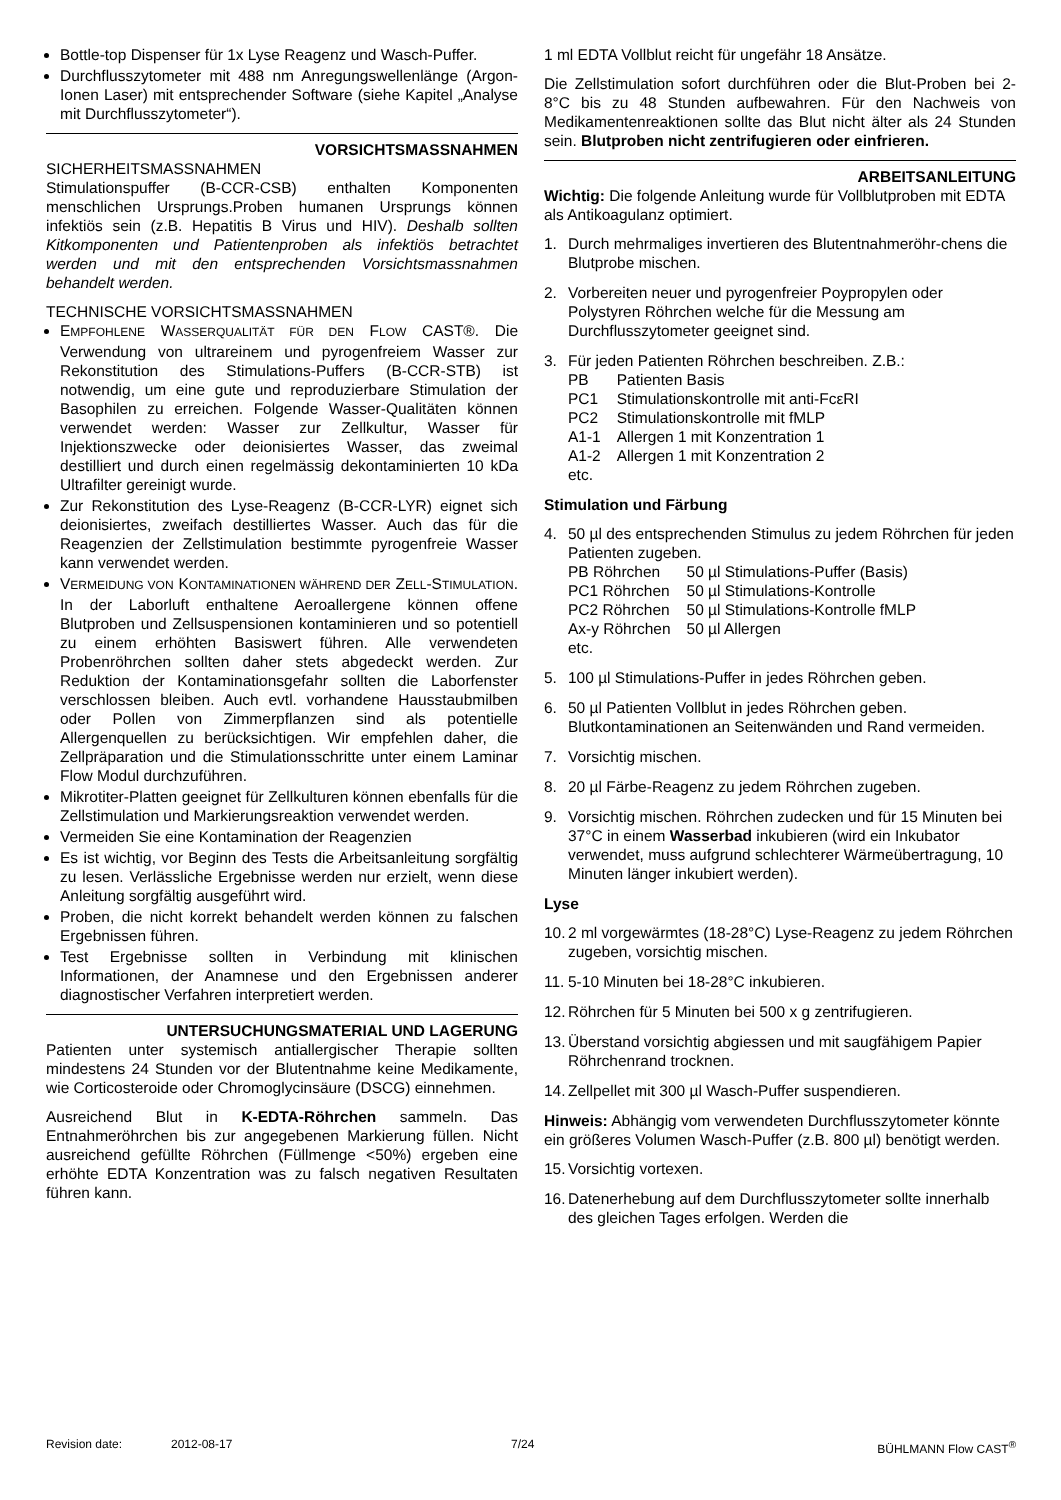Bottle-top Dispenser für 1x Lyse Reagenz und Wasch-Puffer.
Durchflusszytometer mit 488 nm Anregungswellenlänge (Argon-Ionen Laser) mit entsprechender Software (siehe Kapitel „Analyse mit Durchflusszytometer“).
VORSICHTSMASSNAHMEN
SICHERHEITSMASSNAHMEN
Stimulationspuffer (B-CCR-CSB) enthalten Komponenten menschlichen Ursprungs.Proben humanen Ursprungs können infektiös sein (z.B. Hepatitis B Virus und HIV). Deshalb sollten Kitkomponenten und Patientenproben als infektiös betrachtet werden und mit den entsprechenden Vorsichtsmassnahmen behandelt werden.
TECHNISCHE VORSICHTSMASSNAHMEN
EMPFOHLENE WASSERQUALITÄT FÜR DEN FLOW CAST®. Die Verwendung von ultrareinem und pyrogenfreiem Wasser zur Rekonstitution des Stimulations-Puffers (B-CCR-STB) ist notwendig, um eine gute und reproduzierbare Stimulation der Basophilen zu erreichen. Folgende Wasser-Qualitäten können verwendet werden: Wasser zur Zellkultur, Wasser für Injektionszwecke oder deionisiertes Wasser, das zweimal destilliert und durch einen regelmässig dekontaminierten 10 kDa Ultrafilter gereinigt wurde.
Zur Rekonstitution des Lyse-Reagenz (B-CCR-LYR) eignet sich deionisiertes, zweifach destilliertes Wasser. Auch das für die Reagenzien der Zellstimulation bestimmte pyrogenfreie Wasser kann verwendet werden.
VERMEIDUNG VON KONTAMINATIONEN WÄHREND DER ZELL-STIMULATION. In der Laborluft enthaltene Aeroallergene können offene Blutproben und Zellsuspensionen kontaminieren und so potentiell zu einem erhöhten Basiswert führen. Alle verwendeten Probenröhrchen sollten daher stets abgedeckt werden. Zur Reduktion der Kontaminationsgefahr sollten die Laborfenster verschlossen bleiben. Auch evtl. vorhandene Hausstaubmilben oder Pollen von Zimmerpflanzen sind als potentielle Allergenquellen zu berücksichtigen. Wir empfehlen daher, die Zellpräparation und die Stimulationsschritte unter einem Laminar Flow Modul durchzuführen.
Mikrotiter-Platten geeignet für Zellkulturen können ebenfalls für die Zellstimulation und Markierungsreaktion verwendet werden.
Vermeiden Sie eine Kontamination der Reagenzien
Es ist wichtig, vor Beginn des Tests die Arbeitsanleitung sorgfältig zu lesen. Verlässliche Ergebnisse werden nur erzielt, wenn diese Anleitung sorgfältig ausgeführt wird.
Proben, die nicht korrekt behandelt werden können zu falschen Ergebnissen führen.
Test Ergebnisse sollten in Verbindung mit klinischen Informationen, der Anamnese und den Ergebnissen anderer diagnostischer Verfahren interpretiert werden.
UNTERSUCHUNGSMATERIAL UND LAGERUNG
Patienten unter systemisch antiallergischer Therapie sollten mindestens 24 Stunden vor der Blutentnahme keine Medikamente, wie Corticosteroide oder Chromoglycinsäure (DSCG) einnehmen.
Ausreichend Blut in K-EDTA-Röhrchen sammeln. Das Entnahmeröhrchen bis zur angegebenen Markierung füllen. Nicht ausreichend gefüllte Röhrchen (Füllmenge <50%) ergeben eine erhöhte EDTA Konzentration was zu falsch negativen Resultaten führen kann.
1 ml EDTA Vollblut reicht für ungefähr 18 Ansätze.
Die Zellstimulation sofort durchführen oder die Blut-Proben bei 2-8°C bis zu 48 Stunden aufbewahren. Für den Nachweis von Medikamentenreaktionen sollte das Blut nicht älter als 24 Stunden sein. Blutproben nicht zentrifugieren oder einfrieren.
ARBEITSANLEITUNG
Wichtig: Die folgende Anleitung wurde für Vollblutproben mit EDTA als Antikoagulanz optimiert.
1. Durch mehrmaliges invertieren des Blutentnahmeröhr-chens die Blutprobe mischen.
2. Vorbereiten neuer und pyrogenfreier Poypropylen oder Polystyren Röhrchen welche für die Messung am Durchflusszytometer geeignet sind.
3. Für jeden Patienten Röhrchen beschreiben. Z.B.:
| PB | Patienten Basis |
| PC1 | Stimulationskontrolle mit anti-FcεRI |
| PC2 | Stimulationskontrolle mit fMLP |
| A1-1 | Allergen 1 mit Konzentration 1 |
| A1-2 | Allergen 1 mit Konzentration 2 |
| etc. | |
Stimulation und Färbung
4. 50 µl des entsprechenden Stimulus zu jedem Röhrchen für jeden Patienten zugeben.
| PB Röhrchen | 50 µl Stimulations-Puffer (Basis) |
| PC1 Röhrchen | 50 µl Stimulations-Kontrolle |
| PC2 Röhrchen | 50 µl Stimulations-Kontrolle fMLP |
| Ax-y Röhrchen | 50 µl Allergen |
| etc. | |
5. 100 µl Stimulations-Puffer in jedes Röhrchen geben.
6. 50 µl Patienten Vollblut in jedes Röhrchen geben. Blutkontaminationen an Seitenwänden und Rand vermeiden.
7. Vorsichtig mischen.
8. 20 µl Färbe-Reagenz zu jedem Röhrchen zugeben.
9. Vorsichtig mischen. Röhrchen zudecken und für 15 Minuten bei 37°C in einem Wasserbad inkubieren (wird ein Inkubator verwendet, muss aufgrund schlechterer Wärmeübertragung, 10 Minuten länger inkubiert werden).
Lyse
10. 2 ml vorgewärmtes (18-28°C) Lyse-Reagenz zu jedem Röhrchen zugeben, vorsichtig mischen.
11. 5-10 Minuten bei 18-28°C inkubieren.
12. Röhrchen für 5 Minuten bei 500 x g zentrifugieren.
13. Überstand vorsichtig abgiessen und mit saugfähigem Papier Röhrchenrand trocknen.
14. Zellpellet mit 300 µl Wasch-Puffer suspendieren.
Hinweis: Abhängig vom verwendeten Durchflusszytometer könnte ein größeres Volumen Wasch-Puffer (z.B. 800 µl) benötigt werden.
15. Vorsichtig vortexen.
16. Datenerhebung auf dem Durchflusszytometer sollte innerhalb des gleichen Tages erfolgen. Werden die
Revision date: 2012-08-17 7/24 BÜHLMANN Flow CAST<sup>®</sup>